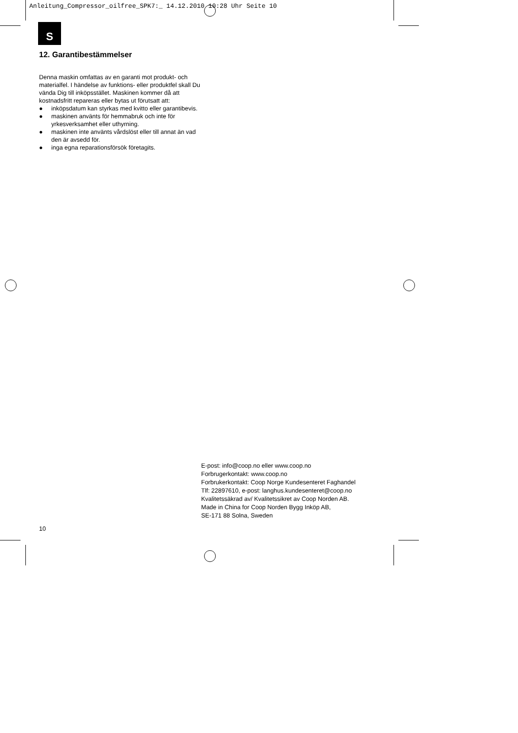Anleitung_Compressor_oilfree_SPK7:_ 14.12.2010 10:28 Uhr Seite 10
S
12. Garantibestämmelser
Denna maskin omfattas av en garanti mot produkt- och materialfel. I händelse av funktions- eller produktfel skall Du vända Dig till inköpsstället. Maskinen kommer då att kostnadsfritt repareras eller bytas ut förutsatt att:
● inköpsdatum kan styrkas med kvitto eller garantibevis.
● maskinen använts för hemmabruk och inte för yrkesverksamhet eller uthyrning.
● maskinen inte använts vårdslöst eller till annat än vad den är avsedd för.
● inga egna reparationsförsök företagits.
E-post: info@coop.no eller www.coop.no
Forbrugerkontakt: www.coop.no
Forbrukerkontakt: Coop Norge Kundesenteret Faghandel
Tlf: 22897610, e-post: langhus.kundesenteret@coop.no
Kvalitetssäkrad av/ Kvalitetssikret av Coop Norden AB.
Made in China for Coop Norden Bygg Inköp AB,
SE-171 88 Solna, Sweden
10